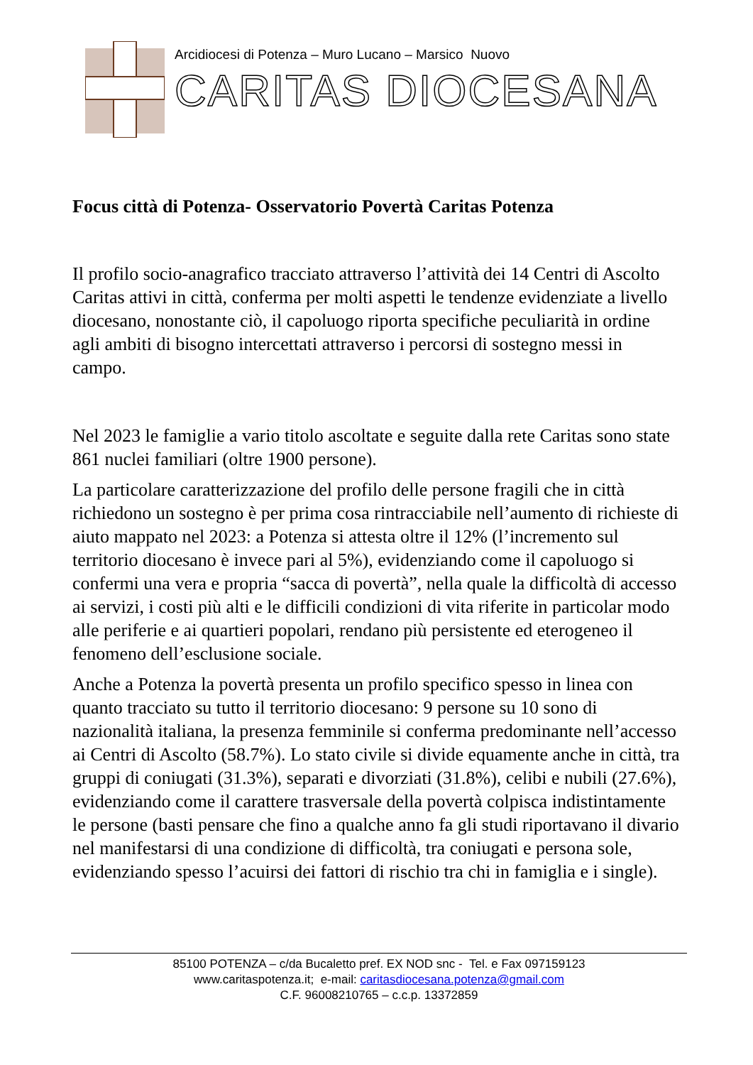Arcidiocesi di Potenza – Muro Lucano – Marsico Nuovo
CARITAS DIOCESANA
Focus città di Potenza- Osservatorio Povertà Caritas Potenza
Il profilo socio-anagrafico tracciato attraverso l’attività dei 14 Centri di Ascolto Caritas attivi in città, conferma per molti aspetti le tendenze evidenziate a livello diocesano, nonostante ciò, il capoluogo riporta specifiche peculiarità in ordine agli ambiti di bisogno intercettati attraverso i percorsi di sostegno messi in campo.
Nel 2023 le famiglie a vario titolo ascoltate e seguite dalla rete Caritas sono state 861 nuclei familiari (oltre 1900 persone).
La particolare caratterizzazione del profilo delle persone fragili che in città richiedono un sostegno è per prima cosa rintracciabile nell’aumento di richieste di aiuto mappato nel 2023: a Potenza si attesta oltre il 12% (l’incremento sul territorio diocesano è invece pari al 5%), evidenziando come il capoluogo si confermi una vera e propria “sacca di povertà”, nella quale la difficoltà di accesso ai servizi, i costi più alti e le difficili condizioni di vita riferite in particolar modo alle periferie e ai quartieri popolari, rendano più persistente ed eterogeneo il fenomeno dell’esclusione sociale.
Anche a Potenza la povertà presenta un profilo specifico spesso in linea con quanto tracciato su tutto il territorio diocesano: 9 persone su 10 sono di nazionalità italiana, la presenza femminile si conferma predominante nell’accesso ai Centri di Ascolto (58.7%). Lo stato civile si divide equamente anche in città, tra gruppi di coniugati (31.3%), separati e divorziati (31.8%), celibi e nubili (27.6%), evidenziando come il carattere trasversale della povertà colpisca indistintamente le persone (basti pensare che fino a qualche anno fa gli studi riportavano il divario nel manifestarsi di una condizione di difficoltà, tra coniugati e persona sole, evidenziando spesso l’acuirsi dei fattori di rischio tra chi in famiglia e i single).
85100 POTENZA – c/da Bucaletto pref. EX NOD snc - Tel. e Fax 097159123
www.caritaspotenza.it; e-mail: caritasdiocesana.potenza@gmail.com
C.F. 96008210765 – c.c.p. 13372859